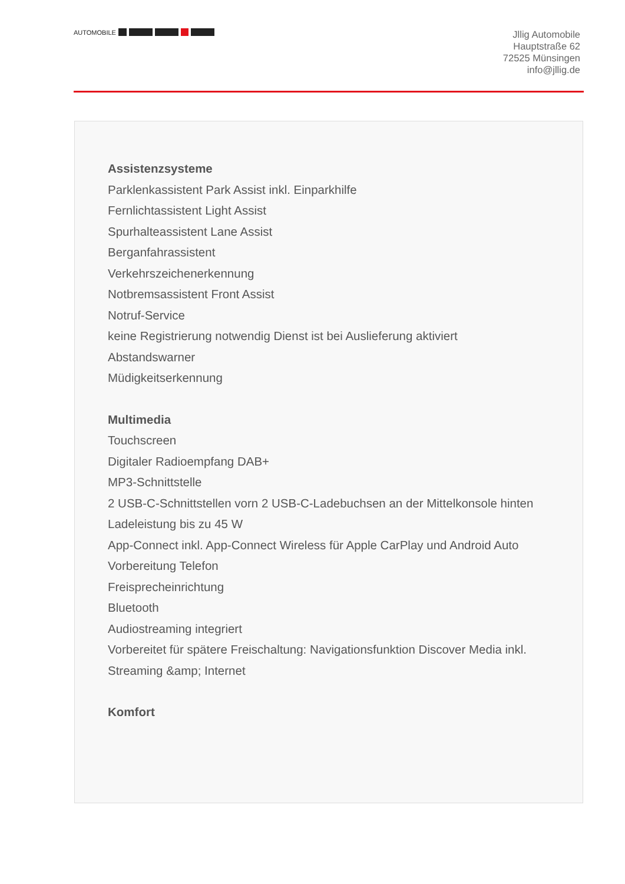AUTOMOBILE
Jllig Automobile
Hauptstraße 62
72525 Münsingen
info@jllig.de
Assistenzsysteme
Parklenkassistent Park Assist inkl. Einparkhilfe
Fernlichtassistent Light Assist
Spurhalteassistent Lane Assist
Berganfahrassistent
Verkehrszeichenerkennung
Notbremsassistent Front Assist
Notruf-Service
keine Registrierung notwendig Dienst ist bei Auslieferung aktiviert
Abstandswarner
Müdigkeitserkennung
Multimedia
Touchscreen
Digitaler Radioempfang DAB+
MP3-Schnittstelle
2 USB-C-Schnittstellen vorn 2 USB-C-Ladebuchsen an der Mittelkonsole hinten
Ladeleistung bis zu 45 W
App-Connect inkl. App-Connect Wireless für Apple CarPlay und Android Auto
Vorbereitung Telefon
Freisprecheinrichtung
Bluetooth
Audiostreaming integriert
Vorbereitet für spätere Freischaltung: Navigationsfunktion Discover Media inkl. Streaming &amp; Internet
Komfort